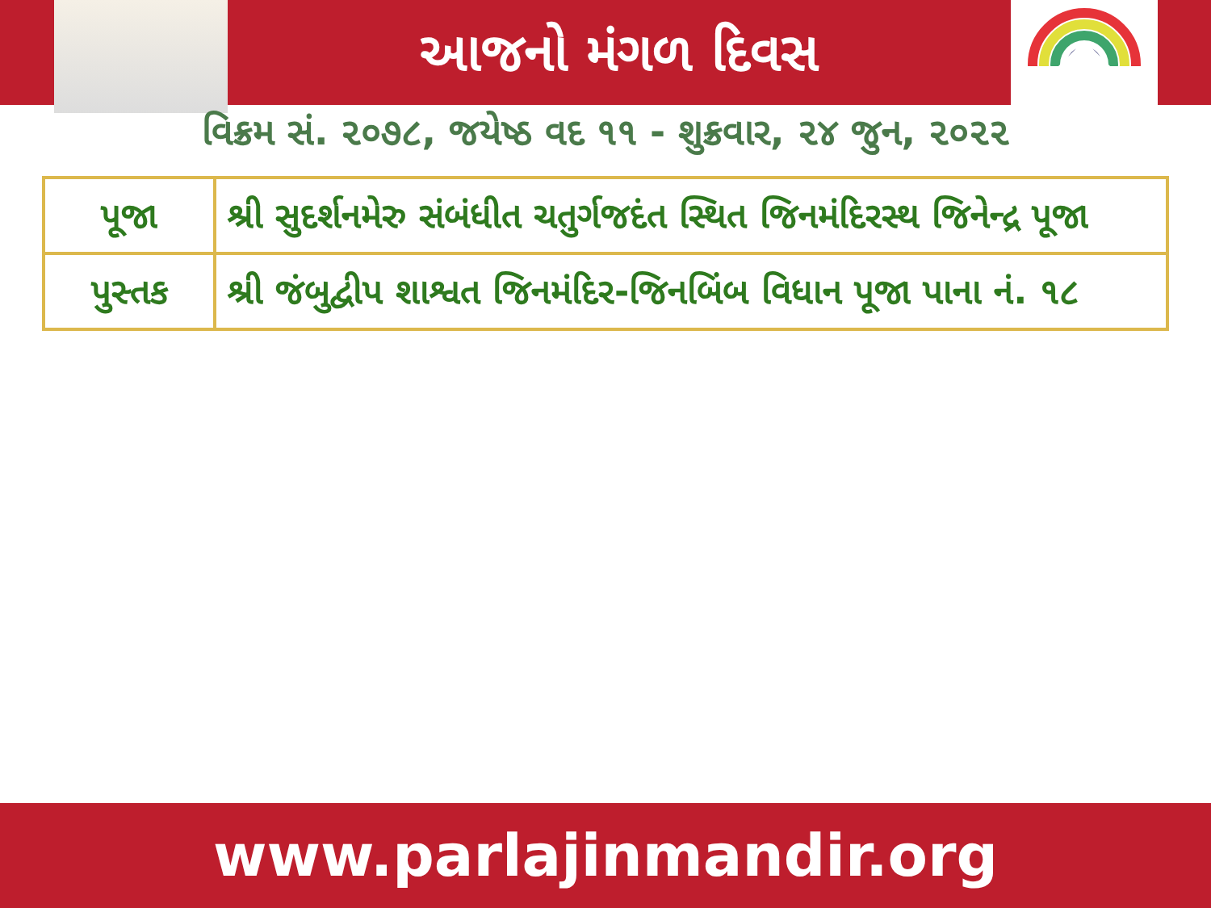આજનો મંગળ દિવસ
વિક્રમ સં. ૨૦૭૮, જયેષ્ઠ વદ ૧૧ - શુક્રવાર, ૨૪ જુન, ૨૦૨૨
| પૂજા | શ્રી સુદર્શનમેરુ સંબંધીત ચતુર્ગજદંત સ્થિત જિનમંદિરસ્થ જિનેન્દ્ર પૂજા |
| પુસ્તક | શ્રી જંબુદ્વીપ શાશ્વત જિનમંદિર-જિનબિંબ વિધાન પૂજા પાના નં. ૧૮ |
www.parlajinmandir.org